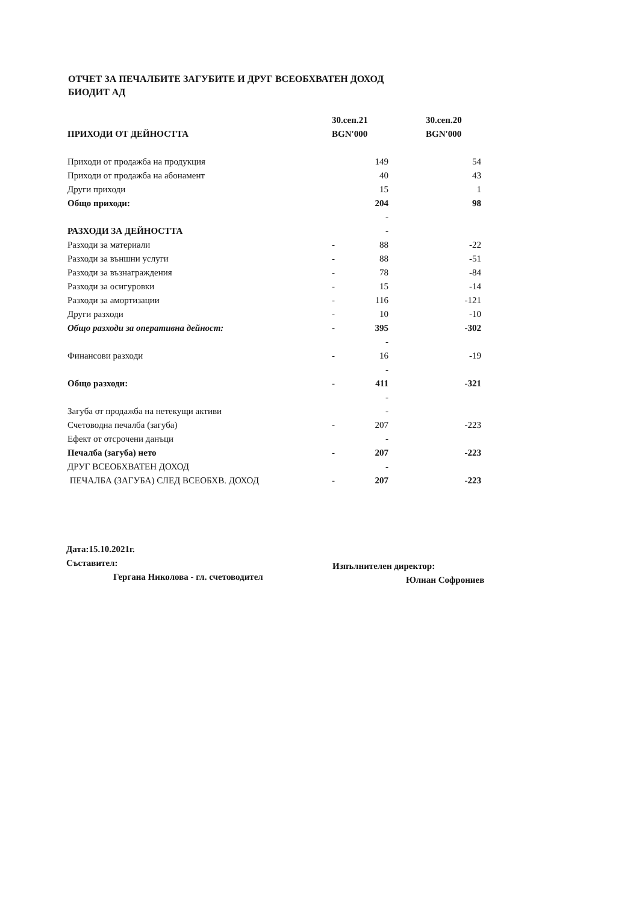ОТЧЕТ ЗА ПЕЧАЛБИТЕ ЗАГУБИТЕ И ДРУГ ВСЕОБХВАТЕН ДОХОД
БИОДИТ АД
| ПРИХОДИ ОТ ДЕЙНОСТТА | 30.сеп.21 | | 30.сеп.20 |
| --- | --- | --- | --- |
| | BGN'000 | | BGN'000 |
| Приходи от продажба на продукция | | 149 | 54 |
| Приходи от продажба на абонамент | | 40 | 43 |
| Други приходи | | 15 | 1 |
| Общо приходи: | | 204 | 98 |
| | | - | |
| РАЗХОДИ ЗА ДЕЙНОСТТА | | - | |
| Разходи за материали | - | 88 | -22 |
| Разходи за външни услуги | - | 88 | -51 |
| Разходи за възнаграждения | - | 78 | -84 |
| Разходи за осигуровки | - | 15 | -14 |
| Разходи за амортизации | - | 116 | -121 |
| Други разходи | - | 10 | -10 |
| Общо разходи за оперативна дейност: | - | 395 | -302 |
| | | - | |
| Финансови разходи | - | 16 | -19 |
| | | - | |
| Общо разходи: | - | 411 | -321 |
| | | - | |
| Загуба от продажба на нетекущи активи | | - | |
| Счетоводна печалба (загуба) | - | 207 | -223 |
| Ефект от отсрочени данъци | | - | |
| Печалба (загуба) нето | - | 207 | -223 |
| ДРУГ ВСЕОБХВАТЕН ДОХОД | | - | |
| ПЕЧАЛБА (ЗАГУБА) СЛЕД ВСЕОБХВ. ДОХОД | - | 207 | -223 |
Дата:15.10.2021г.
Съставител:
Гергана Николова - гл. счетоводител
Изпълнителен директор:
Юлиан Софрониев